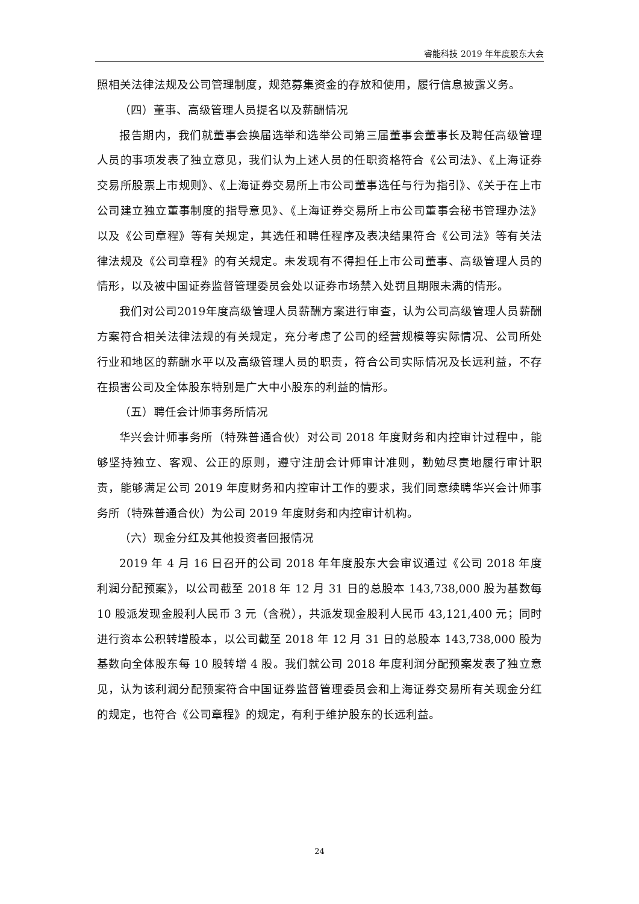睿能科技 2019 年年度股东大会
照相关法律法规及公司管理制度，规范募集资金的存放和使用，履行信息披露义务。
（四）董事、高级管理人员提名以及薪酬情况
报告期内，我们就董事会换届选举和选举公司第三届董事会董事长及聘任高级管理人员的事项发表了独立意见，我们认为上述人员的任职资格符合《公司法》、《上海证券交易所股票上市规则》、《上海证券交易所上市公司董事选任与行为指引》、《关于在上市公司建立独立董事制度的指导意见》、《上海证券交易所上市公司董事会秘书管理办法》以及《公司章程》等有关规定，其选任和聘任程序及表决结果符合《公司法》等有关法律法规及《公司章程》的有关规定。未发现有不得担任上市公司董事、高级管理人员的情形，以及被中国证券监督管理委员会处以证券市场禁入处罚且期限未满的情形。
我们对公司2019年度高级管理人员薪酬方案进行审查，认为公司高级管理人员薪酬方案符合相关法律法规的有关规定，充分考虑了公司的经营规模等实际情况、公司所处行业和地区的薪酬水平以及高级管理人员的职责，符合公司实际情况及长远利益，不存在损害公司及全体股东特别是广大中小股东的利益的情形。
（五）聘任会计师事务所情况
华兴会计师事务所（特殊普通合伙）对公司 2018 年度财务和内控审计过程中，能够坚持独立、客观、公正的原则，遵守注册会计师审计准则，勤勉尽责地履行审计职责，能够满足公司 2019 年度财务和内控审计工作的要求，我们同意续聘华兴会计师事务所（特殊普通合伙）为公司 2019 年度财务和内控审计机构。
（六）现金分红及其他投资者回报情况
2019 年 4 月 16 日召开的公司 2018 年年度股东大会审议通过《公司 2018 年度利润分配预案》，以公司截至 2018 年 12 月 31 日的总股本 143,738,000 股为基数每 10 股派发现金股利人民币 3 元（含税），共派发现金股利人民币 43,121,400 元；同时进行资本公积转增股本，以公司截至 2018 年 12 月 31 日的总股本 143,738,000 股为基数向全体股东每 10 股转增 4 股。我们就公司 2018 年度利润分配预案发表了独立意见，认为该利润分配预案符合中国证券监督管理委员会和上海证券交易所有关现金分红的规定，也符合《公司章程》的规定，有利于维护股东的长远利益。
24